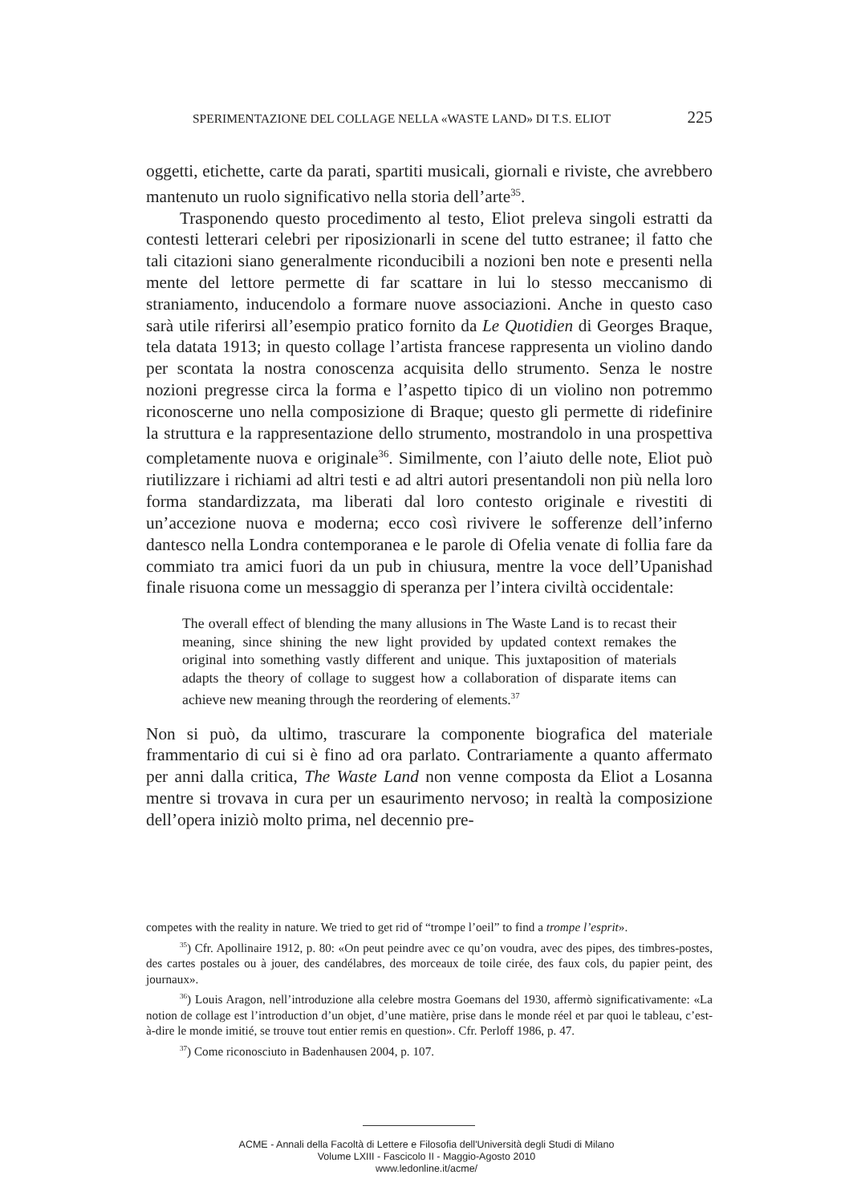SPERIMENTAZIONE DEL COLLAGE NELLA «WASTE LAND» DI T.S. ELIOT 225
oggetti, etichette, carte da parati, spartiti musicali, giornali e riviste, che avrebbero mantenuto un ruolo significativo nella storia dell’arte<sup>35</sup>.
Trasponendo questo procedimento al testo, Eliot preleva singoli estratti da contesti letterari celebri per riposizionarli in scene del tutto estranee; il fatto che tali citazioni siano generalmente riconducibili a nozioni ben note e presenti nella mente del lettore permette di far scattare in lui lo stesso meccanismo di straniamento, inducendolo a formare nuove associazioni. Anche in questo caso sarà utile riferirsi all’esempio pratico fornito da Le Quotidien di Georges Braque, tela datata 1913; in questo collage l’artista francese rappresenta un violino dando per scontata la nostra conoscenza acquisita dello strumento. Senza le nostre nozioni pregresse circa la forma e l’aspetto tipico di un violino non potremmo riconoscerne uno nella composizione di Braque; questo gli permette di ridefinire la struttura e la rappresentazione dello strumento, mostrandolo in una prospettiva completamente nuova e originale<sup>36</sup>. Similmente, con l’aiuto delle note, Eliot può riutilizzare i richiami ad altri testi e ad altri autori presentandoli non più nella loro forma standardizzata, ma liberati dal loro contesto originale e rivestiti di un’accezione nuova e moderna; ecco così rivivere le sofferenze dell’inferno dantesco nella Londra contemporanea e le parole di Ofelia venate di follia fare da commiato tra amici fuori da un pub in chiusura, mentre la voce dell’Upanishad finale risuona come un messaggio di speranza per l’intera civiltà occidentale:
The overall effect of blending the many allusions in The Waste Land is to recast their meaning, since shining the new light provided by updated context remakes the original into something vastly different and unique. This juxtaposition of materials adapts the theory of collage to suggest how a collaboration of disparate items can achieve new meaning through the reordering of elements.<sup>37</sup>
Non si può, da ultimo, trascurare la componente biografica del materiale frammentario di cui si è fino ad ora parlato. Contrariamente a quanto affermato per anni dalla critica, The Waste Land non venne composta da Eliot a Losanna mentre si trovava in cura per un esaurimento nervoso; in realtà la composizione dell’opera iniziò molto prima, nel decennio pre-
competes with the reality in nature. We tried to get rid of “trompe l’oeil” to find a trompe l’esprit».
<sup>35</sup>) Cfr. Apollinaire 1912, p. 80: «On peut peindre avec ce qu’on voudra, avec des pipes, des timbres-postes, des cartes postales ou à jouer, des candélabres, des morceaux de toile cirée, des faux cols, du papier peint, des journaux».
<sup>36</sup>) Louis Aragon, nell’introduzione alla celebre mostra Goemans del 1930, affermò significativamente: «La notion de collage est l’introduction d’un objet, d’une matière, prise dans le monde réel et par quoi le tableau, c’est-à-dire le monde imitié, se trouve tout entier remis en question». Cfr. Perloff 1986, p. 47.
<sup>37</sup>) Come riconosciuto in Badenhausen 2004, p. 107.
ACME - Annali della Facoltà di Lettere e Filosofia dell'Università degli Studi di Milano
Volume LXIII - Fascicolo II - Maggio-Agosto 2010
www.ledonline.it/acme/